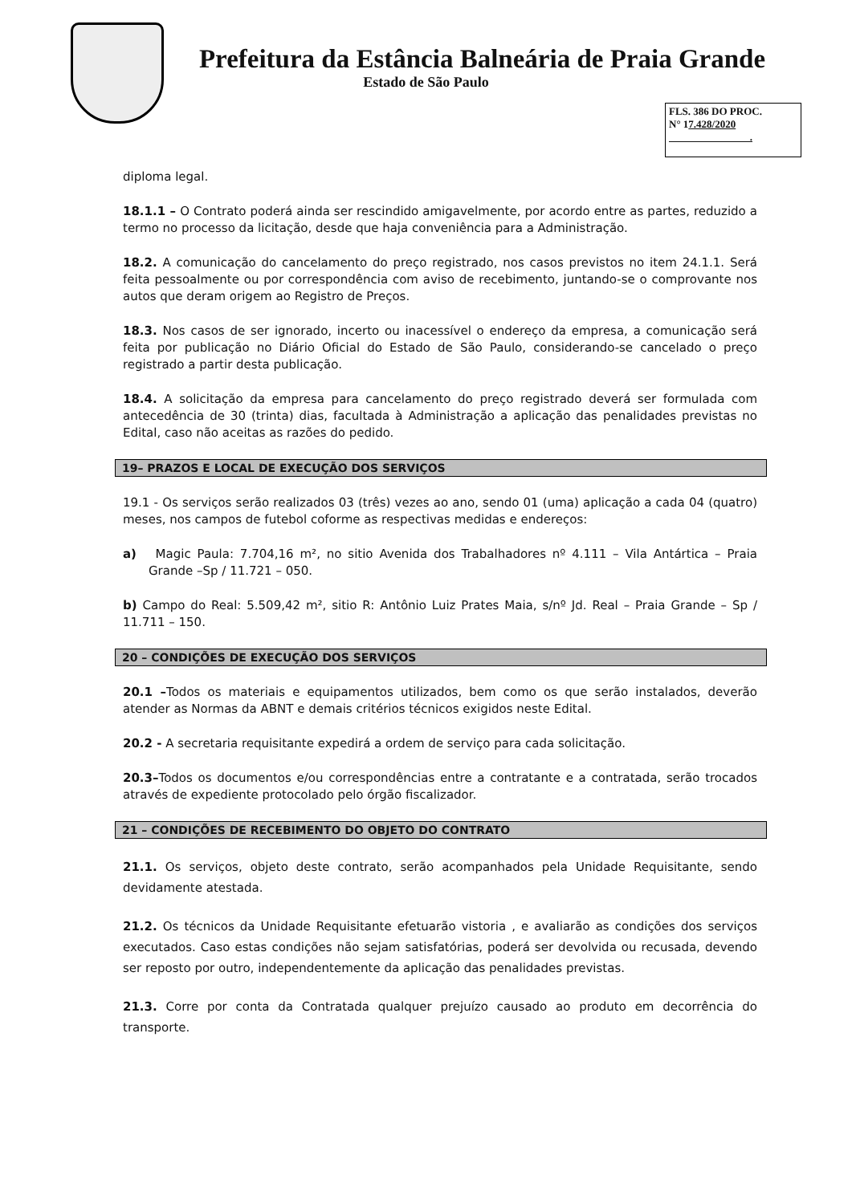Prefeitura da Estância Balneária de Praia Grande
Estado de São Paulo
FLS. 386 DO PROC.
N° 17.428/2020
.
diploma legal.
18.1.1 – O Contrato poderá ainda ser rescindido amigavelmente, por acordo entre as partes, reduzido a termo no processo da licitação, desde que haja conveniência para a Administração.
18.2. A comunicação do cancelamento do preço registrado, nos casos previstos no item 24.1.1. Será feita pessoalmente ou por correspondência com aviso de recebimento, juntando-se o comprovante nos autos que deram origem ao Registro de Preços.
18.3. Nos casos de ser ignorado, incerto ou inacessível o endereço da empresa, a comunicação será feita por publicação no Diário Oficial do Estado de São Paulo, considerando-se cancelado o preço registrado a partir desta publicação.
18.4. A solicitação da empresa para cancelamento do preço registrado deverá ser formulada com antecedência de 30 (trinta) dias, facultada à Administração a aplicação das penalidades previstas no Edital, caso não aceitas as razões do pedido.
19– PRAZOS E LOCAL DE EXECUÇÃO DOS SERVIÇOS
19.1 - Os serviços serão realizados 03 (três) vezes ao ano, sendo 01 (uma) aplicação a cada 04 (quatro) meses, nos campos de futebol coforme as respectivas medidas e endereços:
a) Magic Paula: 7.704,16 m², no sitio Avenida dos Trabalhadores nº 4.111 – Vila Antártica – Praia Grande –Sp / 11.721 – 050.
b) Campo do Real: 5.509,42 m², sitio R: Antônio Luiz Prates Maia, s/nº Jd. Real – Praia Grande – Sp / 11.711 – 150.
20 – CONDIÇÕES DE EXECUÇÃO DOS SERVIÇOS
20.1 –Todos os materiais e equipamentos utilizados, bem como os que serão instalados, deverão atender as Normas da ABNT e demais critérios técnicos exigidos neste Edital.
20.2 - A secretaria requisitante expedirá a ordem de serviço para cada solicitação.
20.3–Todos os documentos e/ou correspondências entre a contratante e a contratada, serão trocados através de expediente protocolado pelo órgão fiscalizador.
21 – CONDIÇÕES DE RECEBIMENTO DO OBJETO DO CONTRATO
21.1. Os serviços, objeto deste contrato, serão acompanhados pela Unidade Requisitante, sendo devidamente atestada.
21.2. Os técnicos da Unidade Requisitante efetuarão vistoria , e avaliarão as condições dos serviços executados. Caso estas condições não sejam satisfatórias, poderá ser devolvida ou recusada, devendo ser reposto por outro, independentemente da aplicação das penalidades previstas.
21.3. Corre por conta da Contratada qualquer prejuízo causado ao produto em decorrência do transporte.